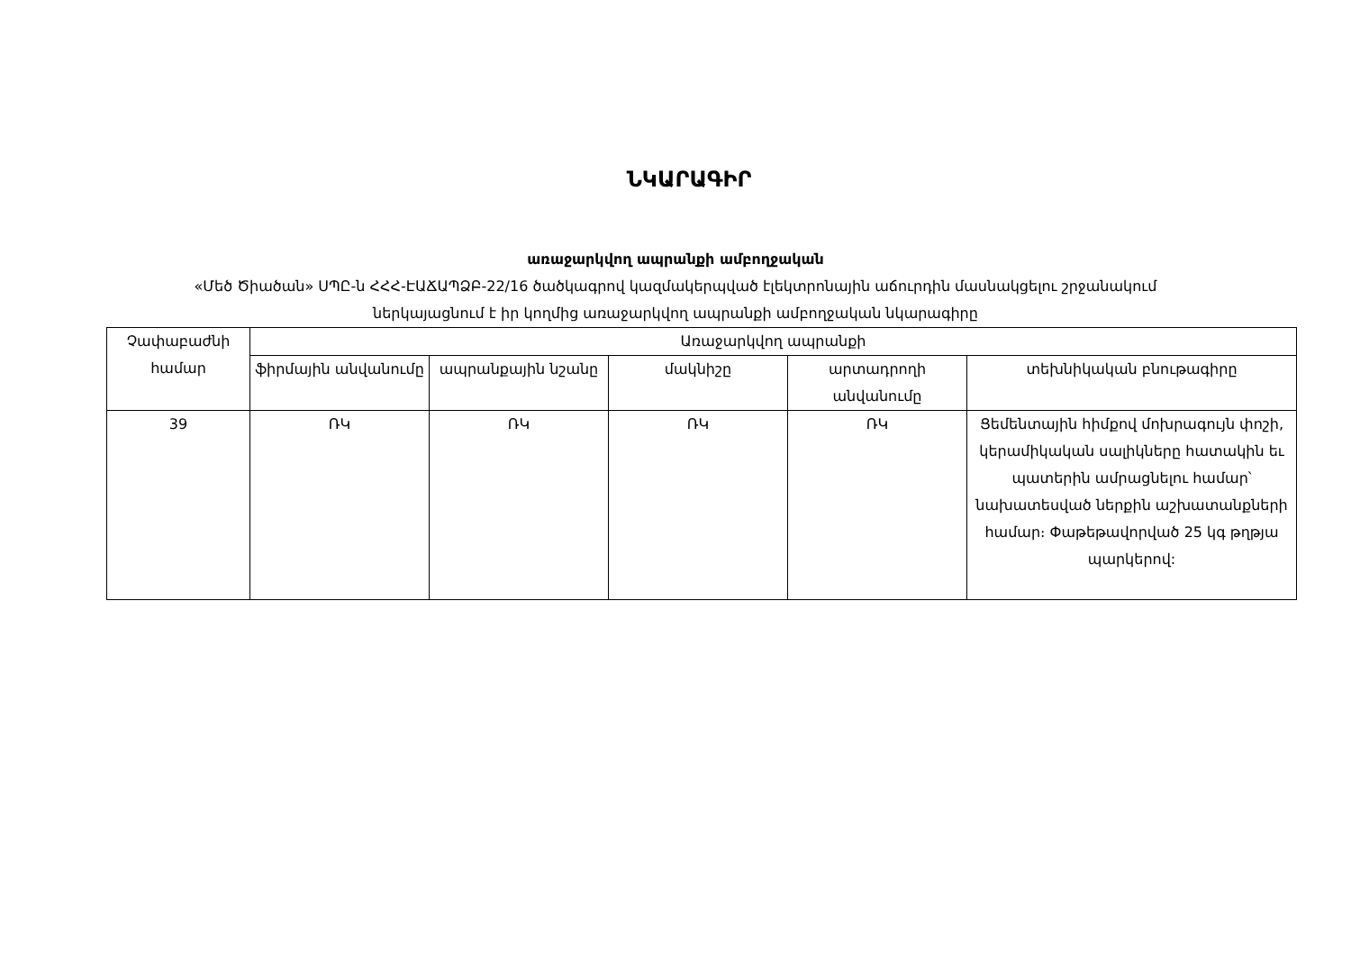ՆԿԱՐԱԳԻՐ
առաջարկվող ապրանքի ամբողջական
«Մեծ Ծիածան» ՍՊԸ-ն ՀՀՀ-ԷԱՃԱՊՁԲ-22/16 ծածկագրով կազմակերպված էլեկտրոնային աճուրդին մասնակցելու շրջանակում
ներկայացնում է իր կողմից առաջարկվող ապրանքի ամբողջական նկարագիրը
| Չափաբաժնի համար | Առաջարկվող ապրանքի | | | | |
| --- | --- | --- | --- | --- | --- |
| | ֆիրմային անվանումը | ապրանքային նշանը | մակնիշը | արտադրողի անվանումը | տեխնիկական բնութագիրը |
| 39 | ՌԿ | ՌԿ | ՌԿ | ՌԿ | Ցեմենտային հիմքով մոխրագույն փոշի, կերամիկական սալիկները հատակին եւ պատերին ամրացնելու համար՝ նախատեսված ներքին աշխատանքների համար։ Փաթեթավորված 25 կգ թղթյա պարկերով: |